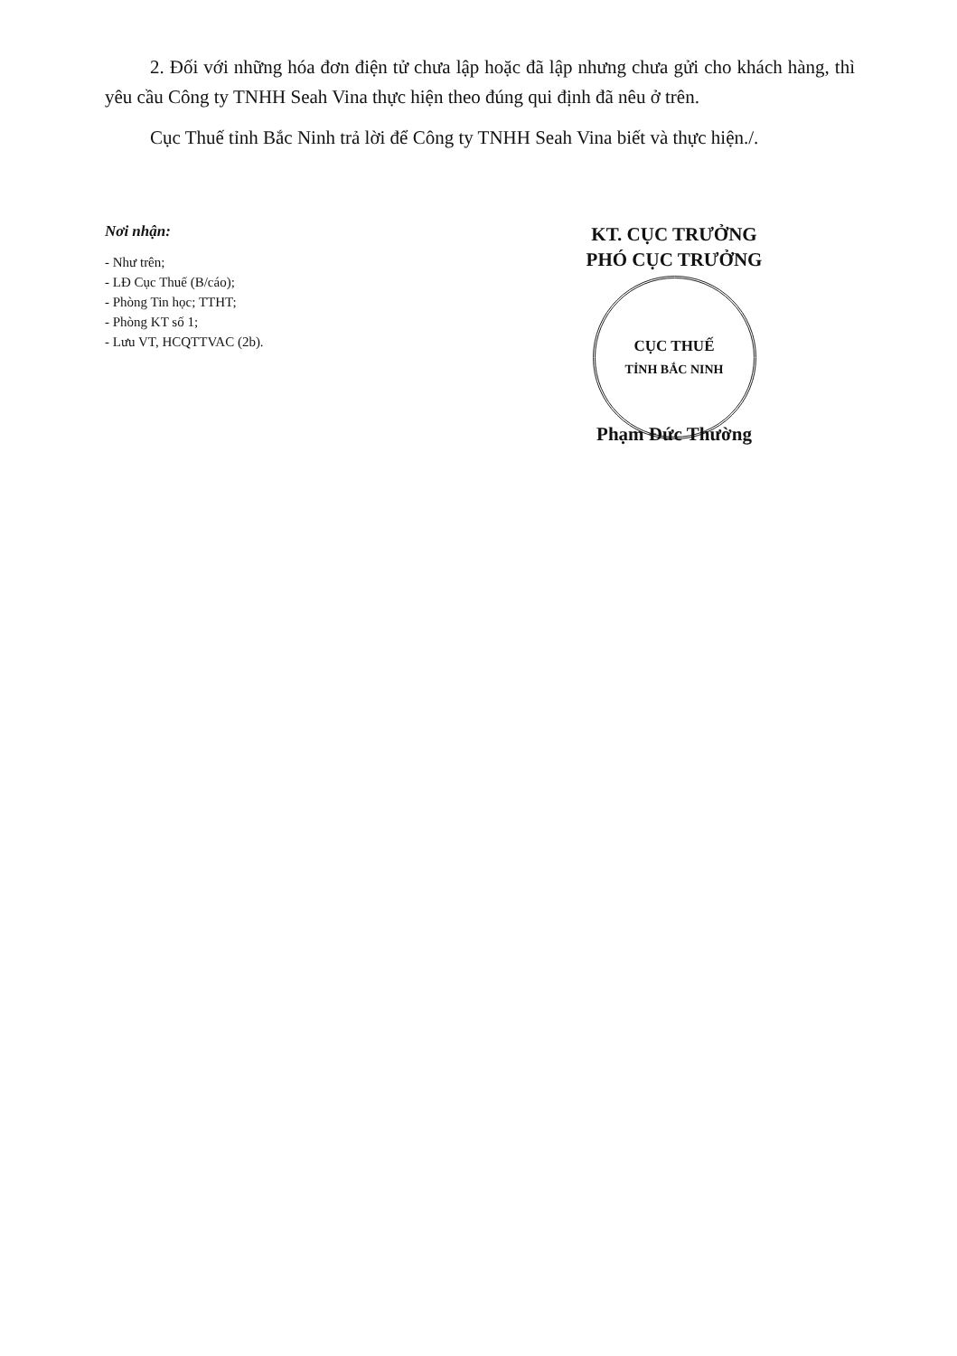2. Đối với những hóa đơn điện tử chưa lập hoặc đã lập nhưng chưa gửi cho khách hàng, thì yêu cầu Công ty TNHH Seah Vina thực hiện theo đúng qui định đã nêu ở trên.
Cục Thuế tỉnh Bắc Ninh trả lời để Công ty TNHH Seah Vina biết và thực hiện./.
Nơi nhận:
- Như trên;
- LĐ Cục Thuế (B/cáo);
- Phòng Tin học; TTHT;
- Phòng KT số 1;
- Lưu VT, HCQTTVAC (2b).
KT. CỤC TRƯỞNG
PHÓ CỤC TRƯỞNG
CỤC THUẾ
TỈNH BẮC NINH
Phạm Đức Thường